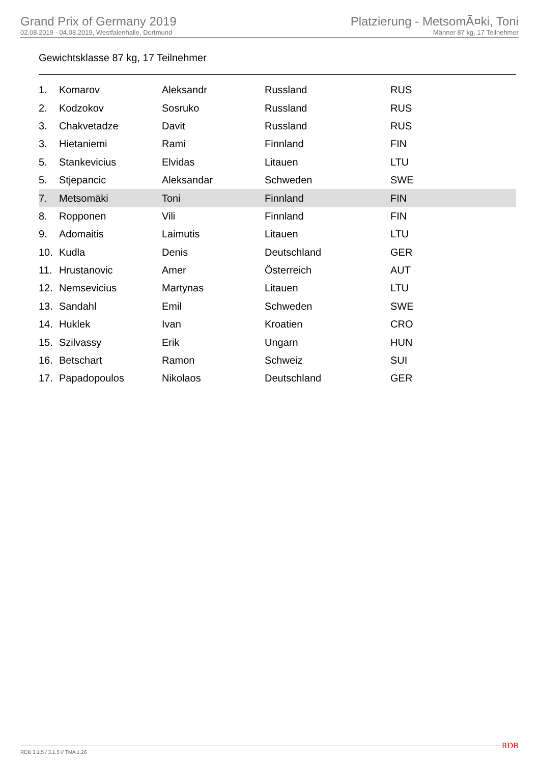Grand Prix of Germany 2019
02.08.2019 - 04.08.2019, Westfalenhalle, Dortmund
Platzierung - MetsomÃ¤ki, Toni
Männer 87 kg, 17 Teilnehmer
Gewichtsklasse 87 kg, 17 Teilnehmer
| 1. | Komarov | Aleksandr | Russland | RUS |
| 2. | Kodzokov | Sosruko | Russland | RUS |
| 3. | Chakvetadze | Davit | Russland | RUS |
| 3. | Hietaniemi | Rami | Finnland | FIN |
| 5. | Stankevicius | Elvidas | Litauen | LTU |
| 5. | Stjepancic | Aleksandar | Schweden | SWE |
| 7. | Metsomäki | Toni | Finnland | FIN |
| 8. | Ropponen | Vili | Finnland | FIN |
| 9. | Adomaitis | Laimutis | Litauen | LTU |
| 10. | Kudla | Denis | Deutschland | GER |
| 11. | Hrustanovic | Amer | Österreich | AUT |
| 12. | Nemsevicius | Martynas | Litauen | LTU |
| 13. | Sandahl | Emil | Schweden | SWE |
| 14. | Huklek | Ivan | Kroatien | CRO |
| 15. | Szilvassy | Erik | Ungarn | HUN |
| 16. | Betschart | Ramon | Schweiz | SUI |
| 17. | Papadopoulos | Nikolaos | Deutschland | GER |
RDB 3.1.5 / 3.1.5 // TMA 1.26 RDB